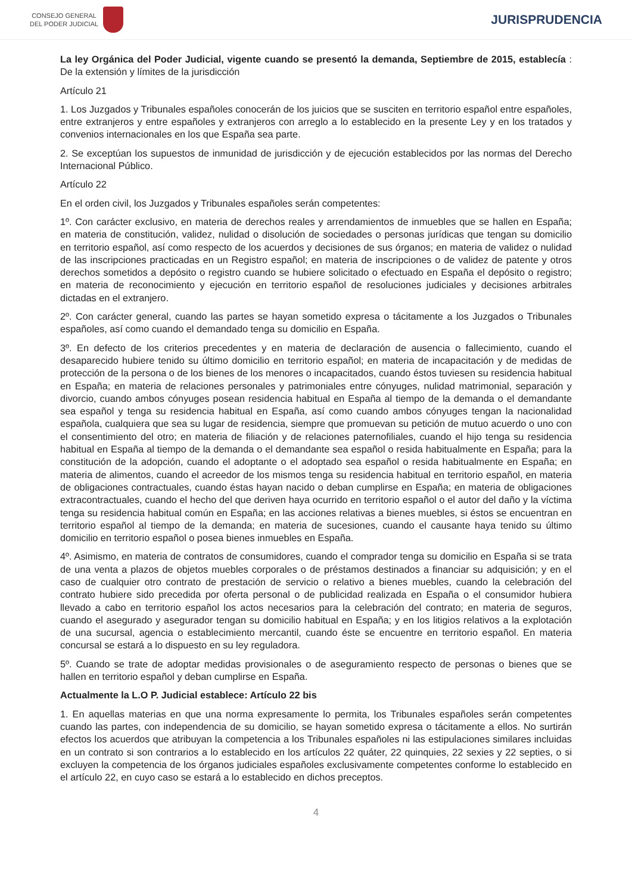CONSEJO GENERAL
DEL PODER JUDICIAL
JURISPRUDENCIA
La ley Orgánica del Poder Judicial, vigente cuando se presentó la demanda, Septiembre de 2015, establecía : De la extensión y límites de la jurisdicción
Artículo 21
1. Los Juzgados y Tribunales españoles conocerán de los juicios que se susciten en territorio español entre españoles, entre extranjeros y entre españoles y extranjeros con arreglo a lo establecido en la presente Ley y en los tratados y convenios internacionales en los que España sea parte.
2. Se exceptúan los supuestos de inmunidad de jurisdicción y de ejecución establecidos por las normas del Derecho Internacional Público.
Artículo 22
En el orden civil, los Juzgados y Tribunales españoles serán competentes:
1º. Con carácter exclusivo, en materia de derechos reales y arrendamientos de inmuebles que se hallen en España; en materia de constitución, validez, nulidad o disolución de sociedades o personas jurídicas que tengan su domicilio en territorio español, así como respecto de los acuerdos y decisiones de sus órganos; en materia de validez o nulidad de las inscripciones practicadas en un Registro español; en materia de inscripciones o de validez de patente y otros derechos sometidos a depósito o registro cuando se hubiere solicitado o efectuado en España el depósito o registro; en materia de reconocimiento y ejecución en territorio español de resoluciones judiciales y decisiones arbitrales dictadas en el extranjero.
2º. Con carácter general, cuando las partes se hayan sometido expresa o tácitamente a los Juzgados o Tribunales españoles, así como cuando el demandado tenga su domicilio en España.
3º. En defecto de los criterios precedentes y en materia de declaración de ausencia o fallecimiento, cuando el desaparecido hubiere tenido su último domicilio en territorio español; en materia de incapacitación y de medidas de protección de la persona o de los bienes de los menores o incapacitados, cuando éstos tuviesen su residencia habitual en España; en materia de relaciones personales y patrimoniales entre cónyuges, nulidad matrimonial, separación y divorcio, cuando ambos cónyuges posean residencia habitual en España al tiempo de la demanda o el demandante sea español y tenga su residencia habitual en España, así como cuando ambos cónyuges tengan la nacionalidad española, cualquiera que sea su lugar de residencia, siempre que promuevan su petición de mutuo acuerdo o uno con el consentimiento del otro; en materia de filiación y de relaciones paternofiliales, cuando el hijo tenga su residencia habitual en España al tiempo de la demanda o el demandante sea español o resida habitualmente en España; para la constitución de la adopción, cuando el adoptante o el adoptado sea español o resida habitualmente en España; en materia de alimentos, cuando el acreedor de los mismos tenga su residencia habitual en territorio español, en materia de obligaciones contractuales, cuando éstas hayan nacido o deban cumplirse en España; en materia de obligaciones extracontractuales, cuando el hecho del que deriven haya ocurrido en territorio español o el autor del daño y la víctima tenga su residencia habitual común en España; en las acciones relativas a bienes muebles, si éstos se encuentran en territorio español al tiempo de la demanda; en materia de sucesiones, cuando el causante haya tenido su último domicilio en territorio español o posea bienes inmuebles en España.
4º. Asimismo, en materia de contratos de consumidores, cuando el comprador tenga su domicilio en España si se trata de una venta a plazos de objetos muebles corporales o de préstamos destinados a financiar su adquisición; y en el caso de cualquier otro contrato de prestación de servicio o relativo a bienes muebles, cuando la celebración del contrato hubiere sido precedida por oferta personal o de publicidad realizada en España o el consumidor hubiera llevado a cabo en territorio español los actos necesarios para la celebración del contrato; en materia de seguros, cuando el asegurado y asegurador tengan su domicilio habitual en España; y en los litigios relativos a la explotación de una sucursal, agencia o establecimiento mercantil, cuando éste se encuentre en territorio español. En materia concursal se estará a lo dispuesto en su ley reguladora.
5º. Cuando se trate de adoptar medidas provisionales o de aseguramiento respecto de personas o bienes que se hallen en territorio español y deban cumplirse en España.
Actualmente la L.O P. Judicial establece: Artículo 22 bis
1. En aquellas materias en que una norma expresamente lo permita, los Tribunales españoles serán competentes cuando las partes, con independencia de su domicilio, se hayan sometido expresa o tácitamente a ellos. No surtirán efectos los acuerdos que atribuyan la competencia a los Tribunales españoles ni las estipulaciones similares incluidas en un contrato si son contrarios a lo establecido en los artículos 22 quáter, 22 quinquies, 22 sexies y 22 septies, o si excluyen la competencia de los órganos judiciales españoles exclusivamente competentes conforme lo establecido en el artículo 22, en cuyo caso se estará a lo establecido en dichos preceptos.
4